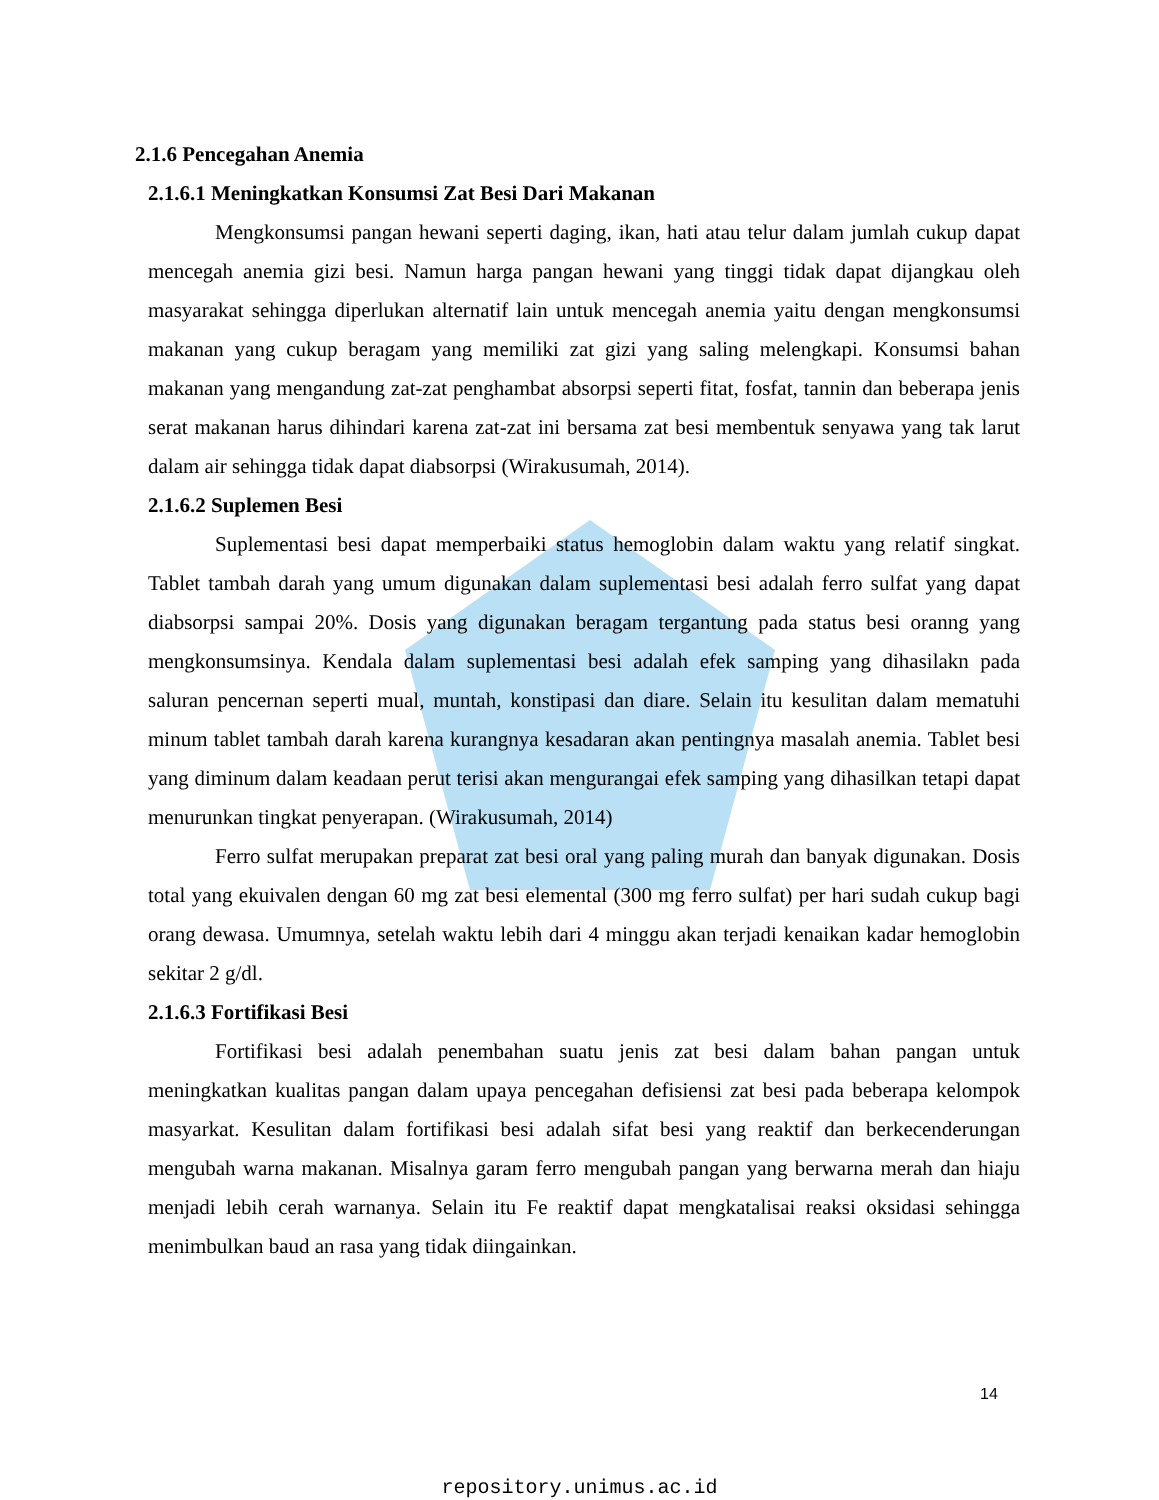2.1.6 Pencegahan Anemia
2.1.6.1 Meningkatkan Konsumsi Zat Besi Dari Makanan
Mengkonsumsi pangan hewani seperti daging, ikan, hati atau telur dalam jumlah cukup dapat mencegah anemia gizi besi. Namun harga pangan hewani yang tinggi tidak dapat dijangkau oleh masyarakat sehingga diperlukan alternatif lain untuk mencegah anemia yaitu dengan mengkonsumsi makanan yang cukup beragam yang memiliki zat gizi yang saling melengkapi. Konsumsi bahan makanan yang mengandung zat-zat penghambat absorpsi seperti fitat, fosfat, tannin dan beberapa jenis serat makanan harus dihindari karena zat-zat ini bersama zat besi membentuk senyawa yang tak larut dalam air sehingga tidak dapat diabsorpsi (Wirakusumah, 2014).
2.1.6.2 Suplemen Besi
Suplementasi besi dapat memperbaiki status hemoglobin dalam waktu yang relatif singkat. Tablet tambah darah yang umum digunakan dalam suplementasi besi adalah ferro sulfat yang dapat diabsorpsi sampai 20%. Dosis yang digunakan beragam tergantung pada status besi oranng yang mengkonsumsinya. Kendala dalam suplementasi besi adalah efek samping yang dihasilakn pada saluran pencernan seperti mual, muntah, konstipasi dan diare. Selain itu kesulitan dalam mematuhi minum tablet tambah darah karena kurangnya kesadaran akan pentingnya masalah anemia. Tablet besi yang diminum dalam keadaan perut terisi akan mengurangai efek samping yang dihasilkan tetapi dapat menurunkan tingkat penyerapan. (Wirakusumah, 2014)
Ferro sulfat merupakan preparat zat besi oral yang paling murah dan banyak digunakan. Dosis total yang ekuivalen dengan 60 mg zat besi elemental (300 mg ferro sulfat) per hari sudah cukup bagi orang dewasa. Umumnya, setelah waktu lebih dari 4 minggu akan terjadi kenaikan kadar hemoglobin sekitar 2 g/dl.
2.1.6.3 Fortifikasi Besi
Fortifikasi besi adalah penembahan suatu jenis zat besi dalam bahan pangan untuk meningkatkan kualitas pangan dalam upaya pencegahan defisiensi zat besi pada beberapa kelompok masyarkat. Kesulitan dalam fortifikasi besi adalah sifat besi yang reaktif dan berkecenderungan mengubah warna makanan. Misalnya garam ferro mengubah pangan yang berwarna merah dan hiaju menjadi lebih cerah warnanya. Selain itu Fe reaktif dapat mengkatalisai reaksi oksidasi sehingga menimbulkan baud an rasa yang tidak diingainkan.
14
repository.unimus.ac.id